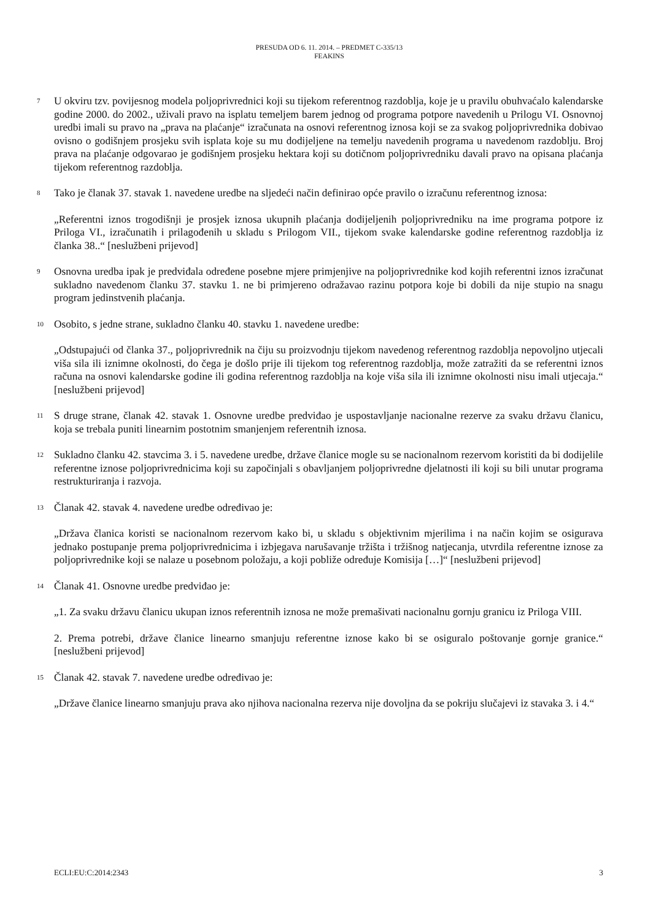PRESUDA OD 6. 11. 2014. – PREDMET C-335/13
FEAKINS
7
U okviru tzv. povijesnog modela poljoprivrednici koji su tijekom referentnog razdoblja, koje je u pravilu obuhvaćalo kalendarske godine 2000. do 2002., uživali pravo na isplatu temeljem barem jednog od programa potpore navedenih u Prilogu VI. Osnovnoj uredbi imali su pravo na „prava na plaćanje“ izračunata na osnovi referentnog iznosa koji se za svakog poljoprivrednika dobivao ovisno o godišnjem prosjeku svih isplata koje su mu dodijeljene na temelju navedenih programa u navedenom razdoblju. Broj prava na plaćanje odgovarao je godišnjem prosjeku hektara koji su dotičnom poljoprivredniku davali pravo na opisana plaćanja tijekom referentnog razdoblja.
8
Tako je članak 37. stavak 1. navedene uredbe na sljedeći način definirao opće pravilo o izračunu referentnog iznosa:
„Referentni iznos trogodišnji je prosjek iznosa ukupnih plaćanja dodijeljenih poljoprivredniku na ime programa potpore iz Priloga VI., izračunatih i prilagođenih u skladu s Prilogom VII., tijekom svake kalendarske godine referentnog razdoblja iz članka 38..“ [neslužbeni prijevod]
9
Osnovna uredba ipak je predviđala određene posebne mjere primjenjive na poljoprivrednike kod kojih referentni iznos izračunat sukladno navedenom članku 37. stavku 1. ne bi primjereno odražavao razinu potpora koje bi dobili da nije stupio na snagu program jedinstvenih plaćanja.
10
Osobito, s jedne strane, sukladno članku 40. stavku 1. navedene uredbe:
„Odstupajući od članka 37., poljoprivrednik na čiju su proizvodnju tijekom navedenog referentnog razdoblja nepovoljno utjecali viša sila ili iznimne okolnosti, do čega je došlo prije ili tijekom tog referentnog razdoblja, može zatražiti da se referentni iznos računa na osnovi kalendarske godine ili godina referentnog razdoblja na koje viša sila ili iznimne okolnosti nisu imali utjecaja.“ [neslužbeni prijevod]
11
S druge strane, članak 42. stavak 1. Osnovne uredbe predviđao je uspostavljanje nacionalne rezerve za svaku državu članicu, koja se trebala puniti linearnim postotnim smanjenjem referentnih iznosa.
12
Sukladno članku 42. stavcima 3. i 5. navedene uredbe, države članice mogle su se nacionalnom rezervom koristiti da bi dodijelile referentne iznose poljoprivrednicima koji su započinjali s obavljanjem poljoprivredne djelatnosti ili koji su bili unutar programa restrukturiranja i razvoja.
13
Članak 42. stavak 4. navedene uredbe određivao je:
„Država članica koristi se nacionalnom rezervom kako bi, u skladu s objektivnim mjerilima i na način kojim se osigurava jednako postupanje prema poljoprivrednicima i izbjegava narušavanje tržišta i tržišnog natjecanja, utvrdila referentne iznose za poljoprivrednike koji se nalaze u posebnom položaju, a koji pobliže određuje Komisija […]“ [neslužbeni prijevod]
14
Članak 41. Osnovne uredbe predviđao je:
„1. Za svaku državu članicu ukupan iznos referentnih iznosa ne može premašivati nacionalnu gornju granicu iz Priloga VIII.
2. Prema potrebi, države članice linearno smanjuju referentne iznose kako bi se osiguralo poštovanje gornje granice.“ [neslužbeni prijevod]
15
Članak 42. stavak 7. navedene uredbe određivao je:
„Države članice linearno smanjuju prava ako njihova nacionalna rezerva nije dovoljna da se pokriju slučajevi iz stavaka 3. i 4.“
ECLI:EU:C:2014:2343 3